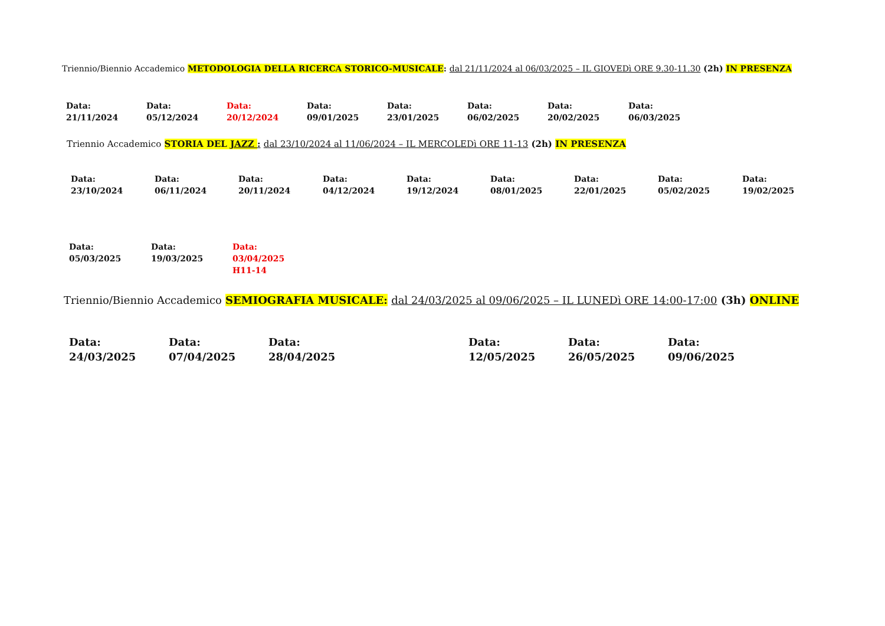Triennio/Biennio Accademico METODOLOGIA DELLA RICERCA STORICO-MUSICALE: dal 21/11/2024 al 06/03/2025 – IL GIOVEDì ORE 9.30-11.30 (2h) IN PRESENZA
| Data: 21/11/2024 | Data: 05/12/2024 | Data: 20/12/2024 | Data: 09/01/2025 | Data: 23/01/2025 | Data: 06/02/2025 | Data: 20/02/2025 | Data: 06/03/2025 |
Triennio Accademico STORIA DEL JAZZ : dal 23/10/2024 al 11/06/2024 – IL MERCOLEDì ORE 11-13 (2h) IN PRESENZA
| Data: 23/10/2024 | Data: 06/11/2024 | Data: 20/11/2024 | Data: 04/12/2024 | Data: 19/12/2024 | Data: 08/01/2025 | Data: 22/01/2025 | Data: 05/02/2025 | Data: 19/02/2025 |
| Data: 05/03/2025 | Data: 19/03/2025 | Data: 03/04/2025 H11-14 |
Triennio/Biennio Accademico SEMIOGRAFIA MUSICALE: dal 24/03/2025 al 09/06/2025 – IL LUNEDì ORE 14:00-17:00 (3h) ONLINE
| Data: 24/03/2025 | Data: 07/04/2025 | Data: 28/04/2025 | Data: 12/05/2025 | Data: 26/05/2025 | Data: 09/06/2025 |